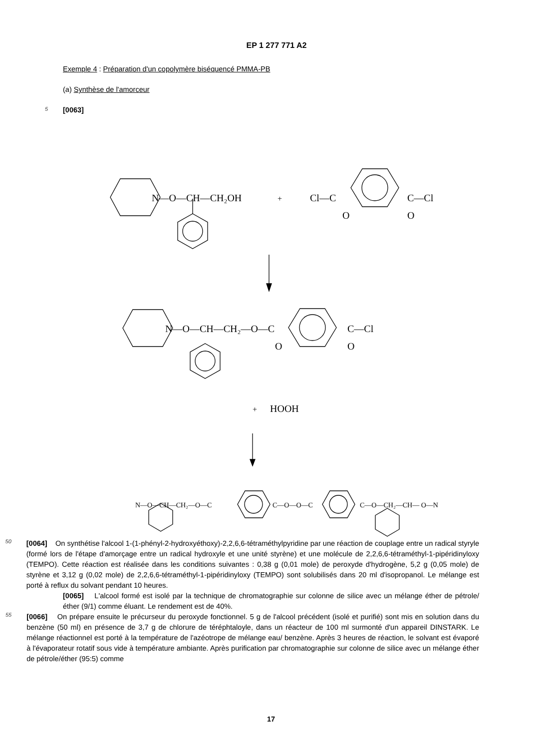EP 1 277 771 A2
Exemple 4 : Préparation d'un copolymère biséquencé PMMA-PB
(a) Synthèse de l'amorceur
5 [0063]
N—O—CH—CH₂OH
+
Cl—C
O
C—Cl
O
N—O—CH—CH₂—O—C
O
C—Cl
O
+
HOOH
N—O—CH—CH₂—O—C
C—O—O—C
C—O—CH₂—CH— O—N
50
[0064] On synthétise l'alcool 1-(1-phényl-2-hydroxyéthoxy)-2,2,6,6-tétraméthylpyridine par une réaction de couplage entre un radical styryle (formé lors de l'étape d'amorçage entre un radical hydroxyle et une unité styrène) et une molécule de 2,2,6,6-tétraméthyl-1-pipéridinyloxy (TEMPO). Cette réaction est réalisée dans les conditions suivantes : 0,38 g (0,01 mole) de peroxyde d'hydrogène, 5,2 g (0,05 mole) de styrène et 3,12 g (0,02 mole) de 2,2,6,6-tétraméthyl-1-pipéridinyloxy (TEMPO) sont solubilisés dans 20 ml d'isopropanol. Le mélange est porté à reflux du solvant pendant 10 heures.
[0065] L'alcool formé est isolé par la technique de chromatographie sur colonne de silice avec un mélange éther de pétrole/éther (9/1) comme éluant. Le rendement est de 40%.
55
[0066] On prépare ensuite le précurseur du peroxyde fonctionnel. 5 g de l'alcool précédent (isolé et purifié) sont mis en solution dans du benzène (50 ml) en présence de 3,7 g de chlorure de téréphtaloyle, dans un réacteur de 100 ml surmonté d'un appareil DINSTARK. Le mélange réactionnel est porté à la température de l'azéotrope de mélange eau/ benzène. Après 3 heures de réaction, le solvant est évaporé à l'évaporateur rotatif sous vide à température ambiante. Après purification par chromatographie sur colonne de silice avec un mélange éther de pétrole/éther (95:5) comme
17